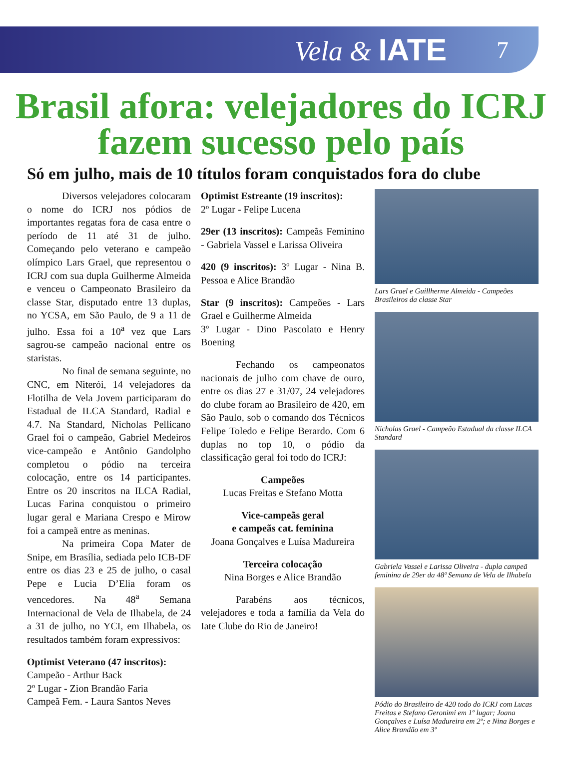Vela & IATE 7
Brasil afora: velejadores do ICRJ fazem sucesso pelo país
Só em julho, mais de 10 títulos foram conquistados fora do clube
Diversos velejadores colocaram o nome do ICRJ nos pódios de importantes regatas fora de casa entre o período de 11 até 31 de julho. Começando pelo veterano e campeão olímpico Lars Grael, que representou o ICRJ com sua dupla Guilherme Almeida e venceu o Campeonato Brasileiro da classe Star, disputado entre 13 duplas, no YCSA, em São Paulo, de 9 a 11 de julho. Essa foi a 10<sup>a</sup> vez que Lars sagrou-se campeão nacional entre os staristas.
No final de semana seguinte, no CNC, em Niterói, 14 velejadores da Flotilha de Vela Jovem participaram do Estadual de ILCA Standard, Radial e 4.7. Na Standard, Nicholas Pellicano Grael foi o campeão, Gabriel Medeiros vice-campeão e Antônio Gandolpho completou o pódio na terceira colocação, entre os 14 participantes. Entre os 20 inscritos na ILCA Radial, Lucas Farina conquistou o primeiro lugar geral e Mariana Crespo e Mirow foi a campeã entre as meninas.
Na primeira Copa Mater de Snipe, em Brasília, sediada pelo ICB-DF entre os dias 23 e 25 de julho, o casal Pepe e Lucia D’Elia foram os vencedores. Na 48<sup>a</sup> Semana Internacional de Vela de Ilhabela, de 24 a 31 de julho, no YCI, em Ilhabela, os resultados também foram expressivos:
Optimist Veterano (47 inscritos):
Campeão - Arthur Back
2º Lugar - Zion Brandão Faria
Campeã Fem. - Laura Santos Neves
Optimist Estreante (19 inscritos):
2º Lugar - Felipe Lucena
29er (13 inscritos): Campeãs Feminino - Gabriela Vassel e Larissa Oliveira
420 (9 inscritos): 3º Lugar - Nina B. Pessoa e Alice Brandão
Star (9 inscritos): Campeões - Lars Grael e Guilherme Almeida
3º Lugar - Dino Pascolato e Henry Boening
Fechando os campeonatos nacionais de julho com chave de ouro, entre os dias 27 e 31/07, 24 velejadores do clube foram ao Brasileiro de 420, em São Paulo, sob o comando dos Técnicos Felipe Toledo e Felipe Berardo. Com 6 duplas no top 10, o pódio da classificação geral foi todo do ICRJ:
Campeões
Lucas Freitas e Stefano Motta
Vice-campeãs geral
e campeãs cat. feminina
Joana Gonçalves e Luísa Madureira
Terceira colocação
Nina Borges e Alice Brandão
Parabéns aos técnicos, velejadores e toda a família da Vela do Iate Clube do Rio de Janeiro!
Lars Grael e Guillherme Almeida - Campeões Brasileiros da classe Star
Nicholas Grael - Campeão Estadual da classe ILCA Standard
Gabriela Vassel e Larissa Oliveira - dupla campeã feminina de 29er da 48ª Semana de Vela de Ilhabela
Pódio do Brasileiro de 420 todo do ICRJ com Lucas Freitas e Stefano Geronimi em 1º lugar; Joana Gonçalves e Luísa Madureira em 2º; e Nina Borges e Alice Brandão em 3º